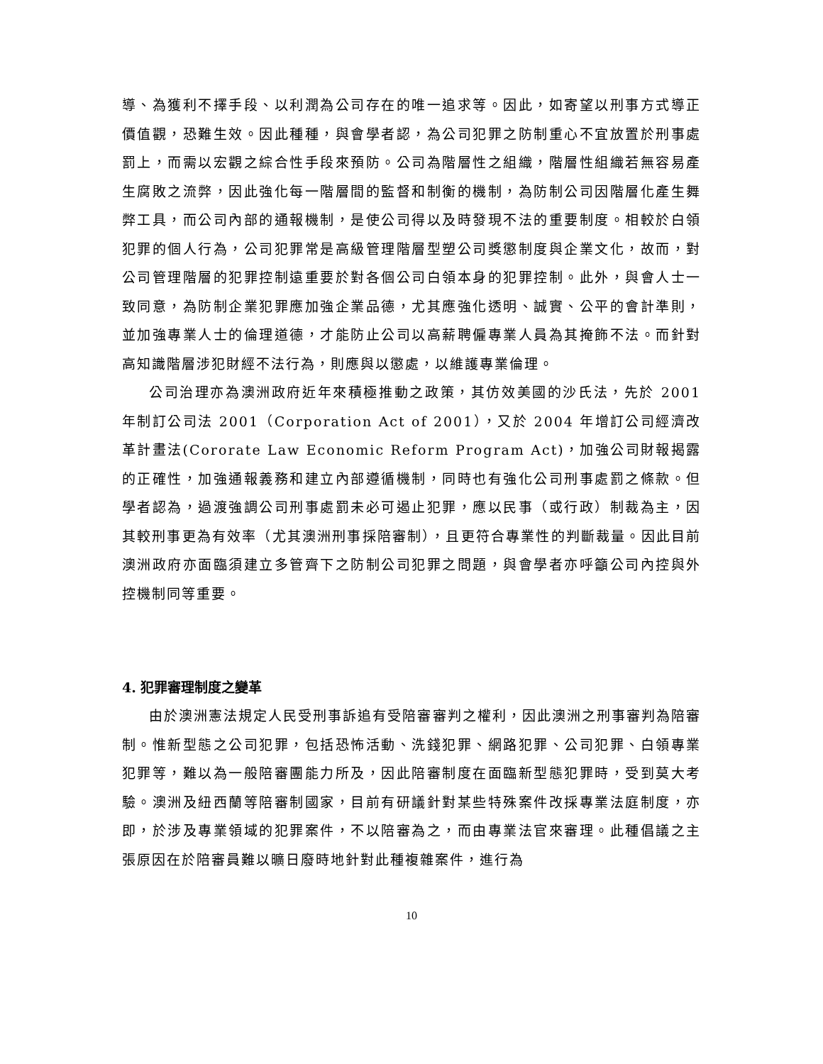導、為獲利不擇手段、以利潤為公司存在的唯一追求等。因此，如寄望以刑事方式導正價值觀，恐難生效。因此種種，與會學者認，為公司犯罪之防制重心不宜放置於刑事處罰上，而需以宏觀之綜合性手段來預防。公司為階層性之組織，階層性組織若無容易產生腐敗之流弊，因此強化每一階層間的監督和制衡的機制，為防制公司因階層化產生舞弊工具，而公司內部的通報機制，是使公司得以及時發現不法的重要制度。相較於白領犯罪的個人行為，公司犯罪常是高級管理階層型塑公司獎懲制度與企業文化，故而，對公司管理階層的犯罪控制遠重要於對各個公司白領本身的犯罪控制。此外，與會人士一致同意，為防制企業犯罪應加強企業品德，尤其應強化透明、誠實、公平的會計準則，並加強專業人士的倫理道德，才能防止公司以高薪聘僱專業人員為其掩飾不法。而針對高知識階層涉犯財經不法行為，則應與以懲處，以維護專業倫理。
公司治理亦為澳洲政府近年來積極推動之政策，其仿效美國的沙氏法，先於 2001 年制訂公司法 2001（Corporation Act of 2001），又於 2004 年增訂公司經濟改革計畫法(Cororate Law Economic Reform Program Act)，加強公司財報揭露的正確性，加強通報義務和建立內部遵循機制，同時也有強化公司刑事處罰之條款。但學者認為，過渡強調公司刑事處罰未必可遏止犯罪，應以民事（或行政）制裁為主，因其較刑事更為有效率（尤其澳洲刑事採陪審制），且更符合專業性的判斷裁量。因此目前澳洲政府亦面臨須建立多管齊下之防制公司犯罪之問題，與會學者亦呼籲公司內控與外控機制同等重要。
4. 犯罪審理制度之變革
由於澳洲憲法規定人民受刑事訴追有受陪審審判之權利，因此澳洲之刑事審判為陪審制。惟新型態之公司犯罪，包括恐怖活動、洗錢犯罪、網路犯罪、公司犯罪、白領專業犯罪等，難以為一般陪審團能力所及，因此陪審制度在面臨新型態犯罪時，受到莫大考驗。澳洲及紐西蘭等陪審制國家，目前有研議針對某些特殊案件改採專業法庭制度，亦即，於涉及專業領域的犯罪案件，不以陪審為之，而由專業法官來審理。此種倡議之主張原因在於陪審員難以曠日廢時地針對此種複雜案件，進行為
10